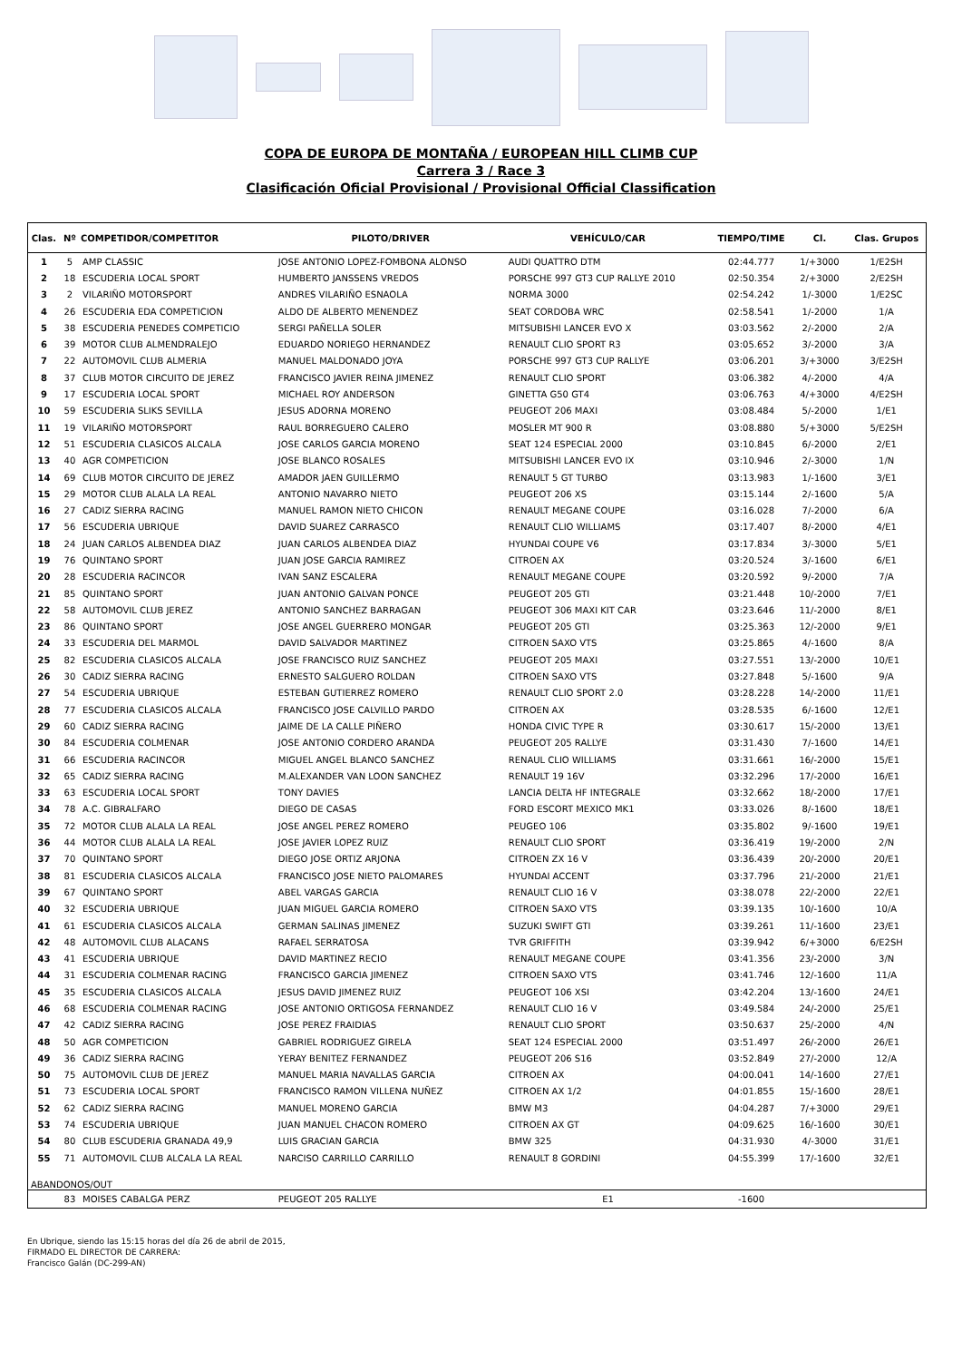COPA DE EUROPA DE MONTAÑA / EUROPEAN HILL CLIMB CUP
Carrera 3 / Race 3
Clasificación Oficial Provisional / Provisional Official Classification
| Clas. | Nº | COMPETIDOR/COMPETITOR | PILOTO/DRIVER | VEHÍCULO/CAR | TIEMPO/TIME | Cl. | Clas. Grupos |
| --- | --- | --- | --- | --- | --- | --- | --- |
| 1 | 5 | AMP CLASSIC | JOSE ANTONIO LOPEZ-FOMBONA ALONSO | AUDI QUATTRO DTM | 02:44.777 | 1/+3000 | 1/E2SH |
| 2 | 18 | ESCUDERIA LOCAL SPORT | HUMBERTO JANSSENS VREDOS | PORSCHE 997 GT3 CUP RALLYE 2010 | 02:50.354 | 2/+3000 | 2/E2SH |
| 3 | 2 | VILARIÑO MOTORSPORT | ANDRES VILARIÑO ESNAOLA | NORMA 3000 | 02:54.242 | 1/-3000 | 1/E2SC |
| 4 | 26 | ESCUDERIA EDA COMPETICION | ALDO DE ALBERTO MENENDEZ | SEAT CORDOBA WRC | 02:58.541 | 1/-2000 | 1/A |
| 5 | 38 | ESCUDERIA PENEDES COMPETICIO | SERGI PAÑELLA SOLER | MITSUBISHI LANCER EVO X | 03:03.562 | 2/-2000 | 2/A |
| 6 | 39 | MOTOR CLUB ALMENDRALEJO | EDUARDO NORIEGO HERNANDEZ | RENAULT CLIO SPORT R3 | 03:05.652 | 3/-2000 | 3/A |
| 7 | 22 | AUTOMOVIL CLUB ALMERIA | MANUEL MALDONADO JOYA | PORSCHE 997 GT3 CUP RALLYE | 03:06.201 | 3/+3000 | 3/E2SH |
| 8 | 37 | CLUB MOTOR CIRCUITO DE JEREZ | FRANCISCO JAVIER REINA JIMENEZ | RENAULT CLIO SPORT | 03:06.382 | 4/-2000 | 4/A |
| 9 | 17 | ESCUDERIA LOCAL SPORT | MICHAEL ROY ANDERSON | GINETTA G50 GT4 | 03:06.763 | 4/+3000 | 4/E2SH |
| 10 | 59 | ESCUDERIA SLIKS SEVILLA | JESUS ADORNA MORENO | PEUGEOT 206 MAXI | 03:08.484 | 5/-2000 | 1/E1 |
| 11 | 19 | VILARIÑO MOTORSPORT | RAUL BORREGUERO CALERO | MOSLER MT 900 R | 03:08.880 | 5/+3000 | 5/E2SH |
| 12 | 51 | ESCUDERIA CLASICOS ALCALA | JOSE CARLOS GARCIA MORENO | SEAT 124 ESPECIAL 2000 | 03:10.845 | 6/-2000 | 2/E1 |
| 13 | 40 | AGR COMPETICION | JOSE BLANCO ROSALES | MITSUBISHI LANCER EVO IX | 03:10.946 | 2/-3000 | 1/N |
| 14 | 69 | CLUB MOTOR CIRCUITO DE JEREZ | AMADOR JAEN GUILLERMO | RENAULT 5 GT TURBO | 03:13.983 | 1/-1600 | 3/E1 |
| 15 | 29 | MOTOR CLUB ALALA LA REAL | ANTONIO NAVARRO NIETO | PEUGEOT 206 XS | 03:15.144 | 2/-1600 | 5/A |
| 16 | 27 | CADIZ SIERRA RACING | MANUEL RAMON NIETO CHICON | RENAULT MEGANE COUPE | 03:16.028 | 7/-2000 | 6/A |
| 17 | 56 | ESCUDERIA UBRIQUE | DAVID SUAREZ CARRASCO | RENAULT CLIO WILLIAMS | 03:17.407 | 8/-2000 | 4/E1 |
| 18 | 24 | JUAN CARLOS ALBENDEA DIAZ | JUAN CARLOS ALBENDEA DIAZ | HYUNDAI COUPE V6 | 03:17.834 | 3/-3000 | 5/E1 |
| 19 | 76 | QUINTANO SPORT | JUAN JOSE GARCIA RAMIREZ | CITROEN AX | 03:20.524 | 3/-1600 | 6/E1 |
| 20 | 28 | ESCUDERIA RACINCOR | IVAN SANZ ESCALERA | RENAULT MEGANE COUPE | 03:20.592 | 9/-2000 | 7/A |
| 21 | 85 | QUINTANO SPORT | JUAN ANTONIO GALVAN PONCE | PEUGEOT 205 GTI | 03:21.448 | 10/-2000 | 7/E1 |
| 22 | 58 | AUTOMOVIL CLUB JEREZ | ANTONIO SANCHEZ BARRAGAN | PEUGEOT 306 MAXI KIT CAR | 03:23.646 | 11/-2000 | 8/E1 |
| 23 | 86 | QUINTANO SPORT | JOSE ANGEL GUERRERO MONGAR | PEUGEOT 205 GTI | 03:25.363 | 12/-2000 | 9/E1 |
| 24 | 33 | ESCUDERIA DEL MARMOL | DAVID SALVADOR MARTINEZ | CITROEN SAXO VTS | 03:25.865 | 4/-1600 | 8/A |
| 25 | 82 | ESCUDERIA CLASICOS ALCALA | JOSE FRANCISCO RUIZ SANCHEZ | PEUGEOT 205 MAXI | 03:27.551 | 13/-2000 | 10/E1 |
| 26 | 30 | CADIZ SIERRA RACING | ERNESTO SALGUERO ROLDAN | CITROEN SAXO VTS | 03:27.848 | 5/-1600 | 9/A |
| 27 | 54 | ESCUDERIA UBRIQUE | ESTEBAN GUTIERREZ ROMERO | RENAULT CLIO SPORT 2.0 | 03:28.228 | 14/-2000 | 11/E1 |
| 28 | 77 | ESCUDERIA CLASICOS ALCALA | FRANCISCO JOSE CALVILLO PARDO | CITROEN AX | 03:28.535 | 6/-1600 | 12/E1 |
| 29 | 60 | CADIZ SIERRA RACING | JAIME DE LA CALLE PIÑERO | HONDA CIVIC TYPE R | 03:30.617 | 15/-2000 | 13/E1 |
| 30 | 84 | ESCUDERIA COLMENAR | JOSE ANTONIO CORDERO ARANDA | PEUGEOT 205 RALLYE | 03:31.430 | 7/-1600 | 14/E1 |
| 31 | 66 | ESCUDERIA RACINCOR | MIGUEL ANGEL BLANCO SANCHEZ | RENAUL CLIO WILLIAMS | 03:31.661 | 16/-2000 | 15/E1 |
| 32 | 65 | CADIZ SIERRA RACING | M.ALEXANDER VAN LOON SANCHEZ | RENAULT 19 16V | 03:32.296 | 17/-2000 | 16/E1 |
| 33 | 63 | ESCUDERIA LOCAL SPORT | TONY DAVIES | LANCIA DELTA HF INTEGRALE | 03:32.662 | 18/-2000 | 17/E1 |
| 34 | 78 | A.C. GIBRALFARO | DIEGO DE CASAS | FORD ESCORT MEXICO MK1 | 03:33.026 | 8/-1600 | 18/E1 |
| 35 | 72 | MOTOR CLUB ALALA LA REAL | JOSE ANGEL PEREZ ROMERO | PEUGEO 106 | 03:35.802 | 9/-1600 | 19/E1 |
| 36 | 44 | MOTOR CLUB ALALA LA REAL | JOSE JAVIER LOPEZ RUIZ | RENAULT CLIO SPORT | 03:36.419 | 19/-2000 | 2/N |
| 37 | 70 | QUINTANO SPORT | DIEGO JOSE ORTIZ ARJONA | CITROEN ZX 16 V | 03:36.439 | 20/-2000 | 20/E1 |
| 38 | 81 | ESCUDERIA CLASICOS ALCALA | FRANCISCO JOSE NIETO PALOMARES | HYUNDAI ACCENT | 03:37.796 | 21/-2000 | 21/E1 |
| 39 | 67 | QUINTANO SPORT | ABEL VARGAS GARCIA | RENAULT CLIO 16 V | 03:38.078 | 22/-2000 | 22/E1 |
| 40 | 32 | ESCUDERIA UBRIQUE | JUAN MIGUEL GARCIA ROMERO | CITROEN SAXO VTS | 03:39.135 | 10/-1600 | 10/A |
| 41 | 61 | ESCUDERIA CLASICOS ALCALA | GERMAN SALINAS JIMENEZ | SUZUKI SWIFT GTI | 03:39.261 | 11/-1600 | 23/E1 |
| 42 | 48 | AUTOMOVIL CLUB ALACANS | RAFAEL SERRATOSA | TVR GRIFFITH | 03:39.942 | 6/+3000 | 6/E2SH |
| 43 | 41 | ESCUDERIA UBRIQUE | DAVID MARTINEZ RECIO | RENAULT MEGANE COUPE | 03:41.356 | 23/-2000 | 3/N |
| 44 | 31 | ESCUDERIA COLMENAR RACING | FRANCISCO GARCIA JIMENEZ | CITROEN SAXO VTS | 03:41.746 | 12/-1600 | 11/A |
| 45 | 35 | ESCUDERIA CLASICOS ALCALA | JESUS DAVID JIMENEZ RUIZ | PEUGEOT 106 XSI | 03:42.204 | 13/-1600 | 24/E1 |
| 46 | 68 | ESCUDERIA COLMENAR RACING | JOSE ANTONIO ORTIGOSA FERNANDEZ | RENAULT CLIO 16 V | 03:49.584 | 24/-2000 | 25/E1 |
| 47 | 42 | CADIZ SIERRA RACING | JOSE PEREZ FRAIDIAS | RENAULT CLIO SPORT | 03:50.637 | 25/-2000 | 4/N |
| 48 | 50 | AGR COMPETICION | GABRIEL RODRIGUEZ GIRELA | SEAT 124 ESPECIAL 2000 | 03:51.497 | 26/-2000 | 26/E1 |
| 49 | 36 | CADIZ SIERRA RACING | YERAY BENITEZ FERNANDEZ | PEUGEOT 206 S16 | 03:52.849 | 27/-2000 | 12/A |
| 50 | 75 | AUTOMOVIL CLUB DE JEREZ | MANUEL MARIA NAVALLAS GARCIA | CITROEN AX | 04:00.041 | 14/-1600 | 27/E1 |
| 51 | 73 | ESCUDERIA LOCAL SPORT | FRANCISCO RAMON VILLENA NUÑEZ | CITROEN AX 1/2 | 04:01.855 | 15/-1600 | 28/E1 |
| 52 | 62 | CADIZ SIERRA RACING | MANUEL MORENO GARCIA | BMW M3 | 04:04.287 | 7/+3000 | 29/E1 |
| 53 | 74 | ESCUDERIA UBRIQUE | JUAN MANUEL CHACON ROMERO | CITROEN AX GT | 04:09.625 | 16/-1600 | 30/E1 |
| 54 | 80 | CLUB ESCUDERIA GRANADA 49,9 | LUIS GRACIAN GARCIA | BMW 325 | 04:31.930 | 4/-3000 | 31/E1 |
| 55 | 71 | AUTOMOVIL CLUB ALCALA LA REAL | NARCISO CARRILLO CARRILLO | RENAULT 8 GORDINI | 04:55.399 | 17/-1600 | 32/E1 |
| ABANDONOS/OUT | | | | | | | |
| | 83 | MOISES CABALGA PERZ | PEUGEOT 205 RALLYE | E1 | -1600 | | |
En Ubrique, siendo las 15:15 horas del día 26 de abril de 2015,
FIRMADO EL DIRECTOR DE CARRERA:
Francisco Galán (DC-299-AN)